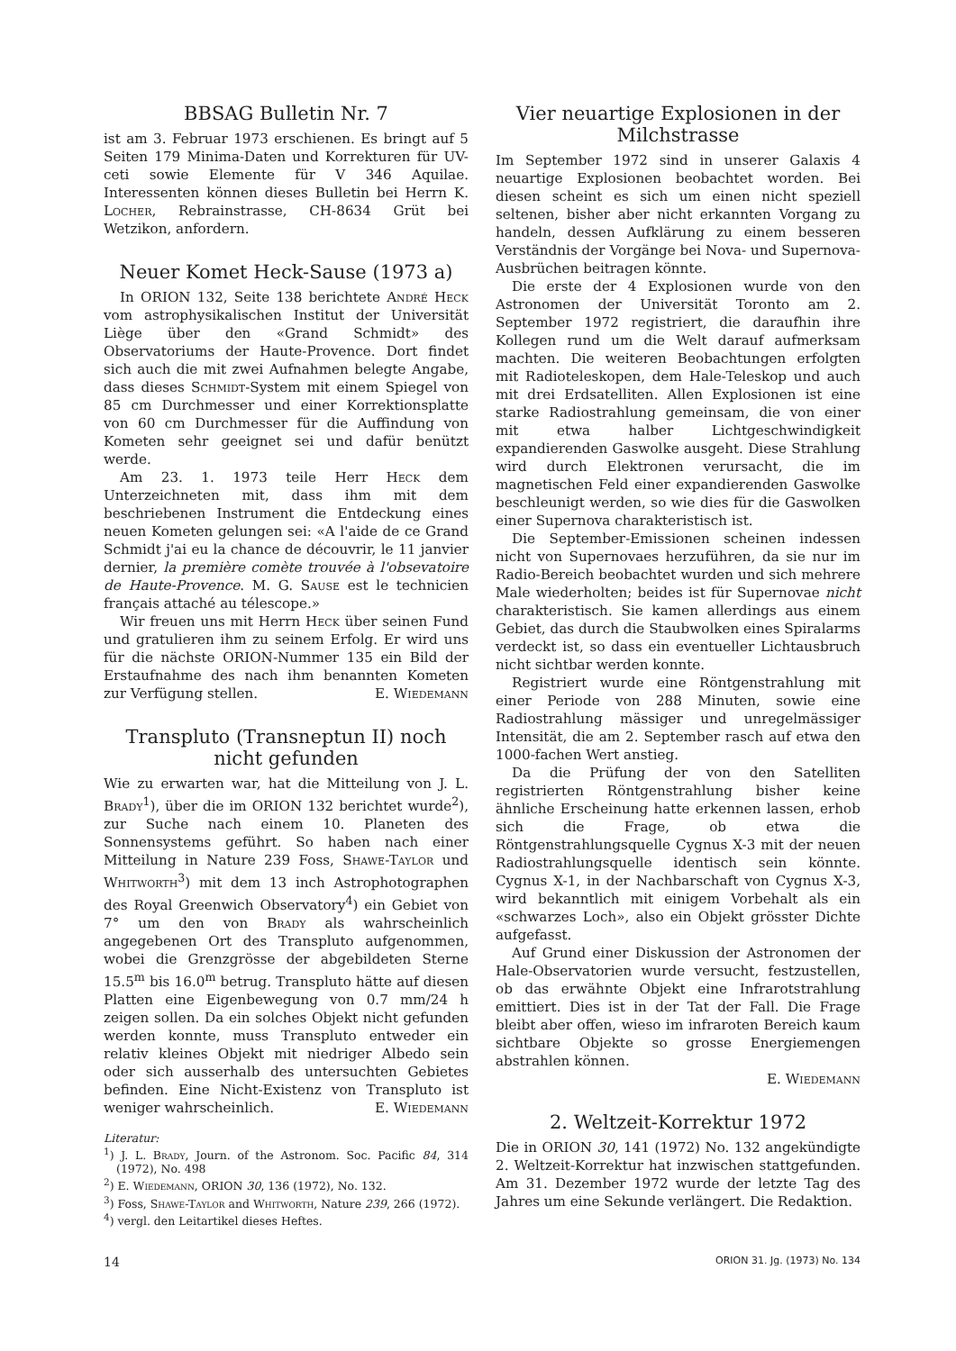BBSAG Bulletin Nr. 7
ist am 3. Februar 1973 erschienen. Es bringt auf 5 Seiten 179 Minima-Daten und Korrekturen für UV-ceti sowie Elemente für V 346 Aquilae. Interessenten können dieses Bulletin bei Herrn K. Locher, Rebrainstrasse, CH-8634 Grüt bei Wetzikon, anfordern.
Neuer Komet Heck-Sause (1973 a)
In ORION 132, Seite 138 berichtete André Heck vom astrophysikalischen Institut der Universität Liège über den «Grand Schmidt» des Observatoriums der Haute-Provence. Dort findet sich auch die mit zwei Aufnahmen belegte Angabe, dass dieses Schmidt-System mit einem Spiegel von 85 cm Durchmesser und einer Korrektionsplatte von 60 cm Durchmesser für die Auffindung von Kometen sehr geeignet sei und dafür benützt werde.
Am 23. 1. 1973 teile Herr Heck dem Unterzeichneten mit, dass ihm mit dem beschriebenen Instrument die Entdeckung eines neuen Kometen gelungen sei: «A l'aide de ce Grand Schmidt j'ai eu la chance de découvrir, le 11 janvier dernier, la première comète trouvée à l'obsevatoire de Haute-Provence. M. G. Sause est le technicien français attaché au télescope.»
Wir freuen uns mit Herrn Heck über seinen Fund und gratulieren ihm zu seinem Erfolg. Er wird uns für die nächste ORION-Nummer 135 ein Bild der Erstaufnahme des nach ihm benannten Kometen zur Verfügung stellen. E. Wiedemann
Transpluto (Transneptun II) noch nicht gefunden
Wie zu erwarten war, hat die Mitteilung von J. L. Brady<sup>1</sup>), über die im ORION 132 berichtet wurde<sup>2</sup>), zur Suche nach einem 10. Planeten des Sonnensystems geführt. So haben nach einer Mitteilung in Nature 239 Foss, Shawe-Taylor und Whitworth<sup>3</sup>) mit dem 13 inch Astrophotographen des Royal Greenwich Observatory<sup>4</sup>) ein Gebiet von 7° um den von Brady als wahrscheinlich angegebenen Ort des Transpluto aufgenommen, wobei die Grenzgrösse der abgebildeten Sterne 15.5<sup>m</sup> bis 16.0<sup>m</sup> betrug. Transpluto hätte auf diesen Platten eine Eigenbewegung von 0.7 mm/24 h zeigen sollen. Da ein solches Objekt nicht gefunden werden konnte, muss Transpluto entweder ein relativ kleines Objekt mit niedriger Albedo sein oder sich ausserhalb des untersuchten Gebietes befinden. Eine Nicht-Existenz von Transpluto ist weniger wahrscheinlich. E. Wiedemann
Literatur:
<sup>1</sup>) J. L. Brady, Journ. of the Astronom. Soc. Pacific 84, 314 (1972), No. 498
<sup>2</sup>) E. Wiedemann, ORION 30, 136 (1972), No. 132.
<sup>3</sup>) Foss, Shawe-Taylor and Whitworth, Nature 239, 266 (1972).
<sup>4</sup>) vergl. den Leitartikel dieses Heftes.
Vier neuartige Explosionen in der Milchstrasse
Im September 1972 sind in unserer Galaxis 4 neuartige Explosionen beobachtet worden. Bei diesen scheint es sich um einen nicht speziell seltenen, bisher aber nicht erkannten Vorgang zu handeln, dessen Aufklärung zu einem besseren Verständnis der Vorgänge bei Nova- und Supernova-Ausbrüchen beitragen könnte.
Die erste der 4 Explosionen wurde von den Astronomen der Universität Toronto am 2. September 1972 registriert, die daraufhin ihre Kollegen rund um die Welt darauf aufmerksam machten. Die weiteren Beobachtungen erfolgten mit Radioteleskopen, dem Hale-Teleskop und auch mit drei Erdsatelliten. Allen Explosionen ist eine starke Radiostrahlung gemeinsam, die von einer mit etwa halber Lichtgeschwindigkeit expandierenden Gaswolke ausgeht. Diese Strahlung wird durch Elektronen verursacht, die im magnetischen Feld einer expandierenden Gaswolke beschleunigt werden, so wie dies für die Gaswolken einer Supernova charakteristisch ist.
Die September-Emissionen scheinen indessen nicht von Supernovaes herzuführen, da sie nur im Radio-Bereich beobachtet wurden und sich mehrere Male wiederholten; beides ist für Supernovae nicht charakteristisch. Sie kamen allerdings aus einem Gebiet, das durch die Staubwolken eines Spiralarms verdeckt ist, so dass ein eventueller Lichtausbruch nicht sichtbar werden konnte.
Registriert wurde eine Röntgenstrahlung mit einer Periode von 288 Minuten, sowie eine Radiostrahlung mässiger und unregelmässiger Intensität, die am 2. September rasch auf etwa den 1000-fachen Wert anstieg.
Da die Prüfung der von den Satelliten registrierten Röntgenstrahlung bisher keine ähnliche Erscheinung hatte erkennen lassen, erhob sich die Frage, ob etwa die Röntgenstrahlungsquelle Cygnus X-3 mit der neuen Radiostrahlungsquelle identisch sein könnte. Cygnus X-1, in der Nachbarschaft von Cygnus X-3, wird bekanntlich mit einigem Vorbehalt als ein «schwarzes Loch», also ein Objekt grösster Dichte aufgefasst.
Auf Grund einer Diskussion der Astronomen der Hale-Observatorien wurde versucht, festzustellen, ob das erwähnte Objekt eine Infrarotstrahlung emittiert. Dies ist in der Tat der Fall. Die Frage bleibt aber offen, wieso im infraroten Bereich kaum sichtbare Objekte so grosse Energiemengen abstrahlen können.
E. Wiedemann
2. Weltzeit-Korrektur 1972
Die in ORION 30, 141 (1972) No. 132 angekündigte 2. Weltzeit-Korrektur hat inzwischen stattgefunden. Am 31. Dezember 1972 wurde der letzte Tag des Jahres um eine Sekunde verlängert. Die Redaktion.
14 ORION 31. Jg. (1973) No. 134